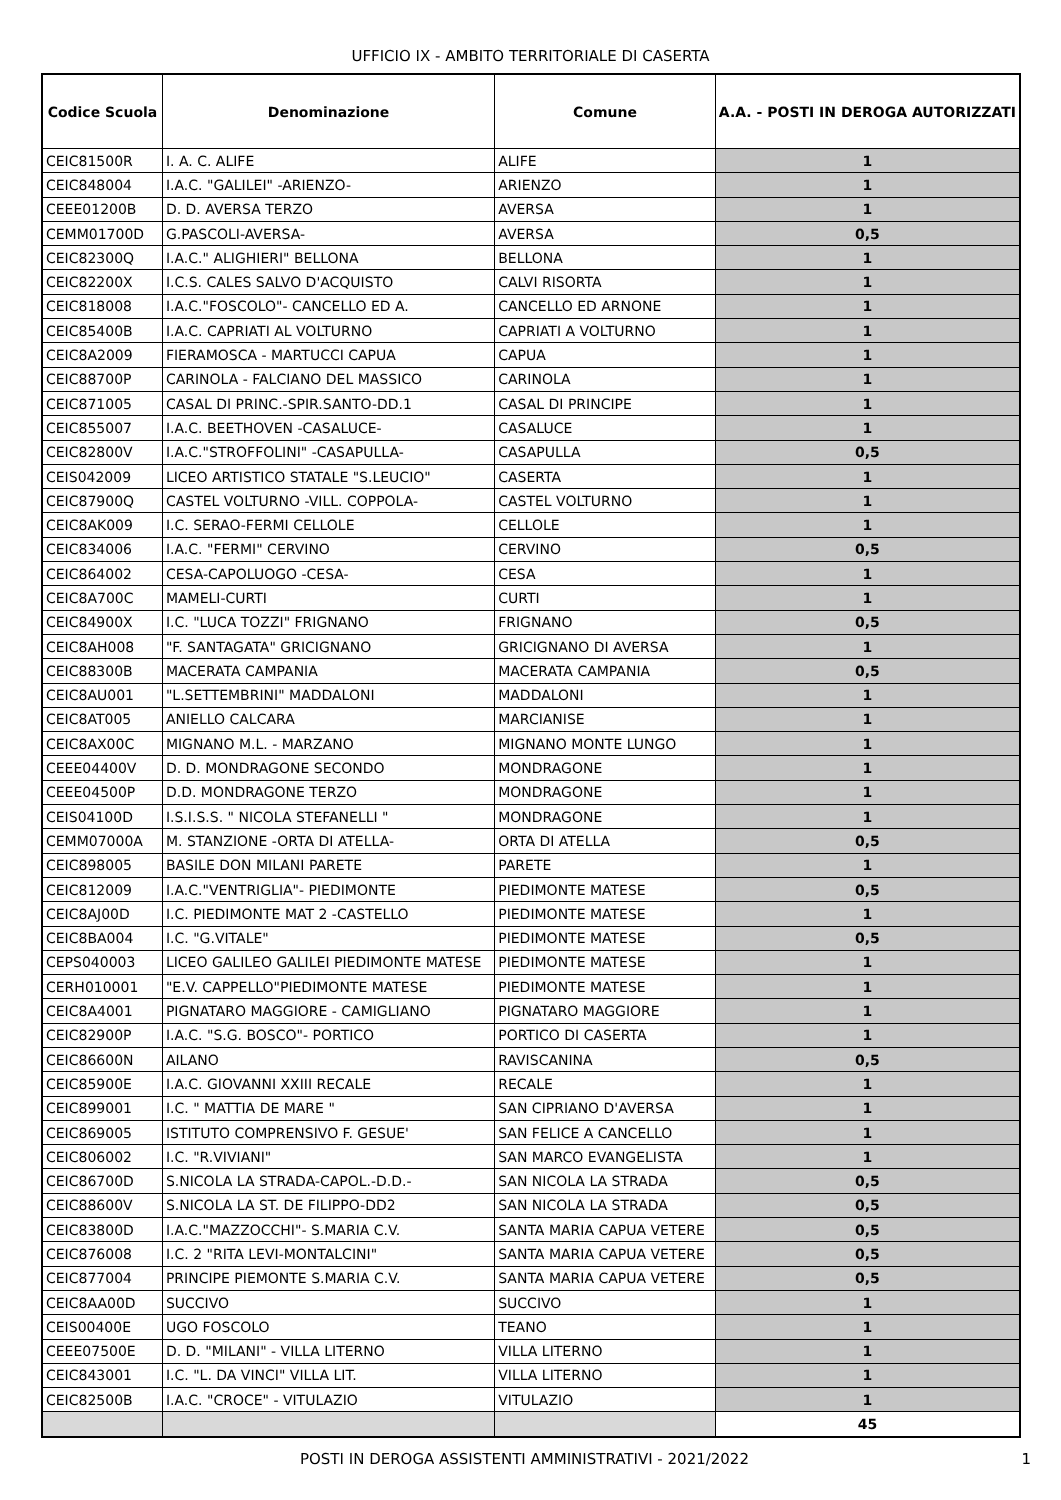UFFICIO IX - AMBITO TERRITORIALE DI CASERTA
| Codice Scuola | Denominazione | Comune | A.A. - POSTI IN DEROGA AUTORIZZATI |
| --- | --- | --- | --- |
| CEIC81500R | I. A. C. ALIFE | ALIFE | 1 |
| CEIC848004 | I.A.C. "GALILEI" -ARIENZO- | ARIENZO | 1 |
| CEEE01200B | D. D. AVERSA TERZO | AVERSA | 1 |
| CEMM01700D | G.PASCOLI-AVERSA- | AVERSA | 0,5 |
| CEIC82300Q | I.A.C." ALIGHIERI" BELLONA | BELLONA | 1 |
| CEIC82200X | I.C.S. CALES SALVO D'ACQUISTO | CALVI RISORTA | 1 |
| CEIC818008 | I.A.C."FOSCOLO"- CANCELLO ED A. | CANCELLO ED ARNONE | 1 |
| CEIC85400B | I.A.C. CAPRIATI AL VOLTURNO | CAPRIATI A VOLTURNO | 1 |
| CEIC8A2009 | FIERAMOSCA - MARTUCCI CAPUA | CAPUA | 1 |
| CEIC88700P | CARINOLA - FALCIANO DEL MASSICO | CARINOLA | 1 |
| CEIC871005 | CASAL DI PRINC.-SPIR.SANTO-DD.1 | CASAL DI PRINCIPE | 1 |
| CEIC855007 | I.A.C. BEETHOVEN -CASALUCE- | CASALUCE | 1 |
| CEIC82800V | I.A.C."STROFFOLINI" -CASAPULLA- | CASAPULLA | 0,5 |
| CEIS042009 | LICEO ARTISTICO STATALE "S.LEUCIO" | CASERTA | 1 |
| CEIC87900Q | CASTEL VOLTURNO -VILL. COPPOLA- | CASTEL VOLTURNO | 1 |
| CEIC8AK009 | I.C. SERAO-FERMI CELLOLE | CELLOLE | 1 |
| CEIC834006 | I.A.C. "FERMI" CERVINO | CERVINO | 0,5 |
| CEIC864002 | CESA-CAPOLUOGO -CESA- | CESA | 1 |
| CEIC8A700C | MAMELI-CURTI | CURTI | 1 |
| CEIC84900X | I.C. "LUCA TOZZI" FRIGNANO | FRIGNANO | 0,5 |
| CEIC8AH008 | "F. SANTAGATA" GRICIGNANO | GRICIGNANO DI AVERSA | 1 |
| CEIC88300B | MACERATA CAMPANIA | MACERATA CAMPANIA | 0,5 |
| CEIC8AU001 | "L.SETTEMBRINI" MADDALONI | MADDALONI | 1 |
| CEIC8AT005 | ANIELLO CALCARA | MARCIANISE | 1 |
| CEIC8AX00C | MIGNANO M.L. - MARZANO | MIGNANO MONTE LUNGO | 1 |
| CEEE04400V | D. D. MONDRAGONE SECONDO | MONDRAGONE | 1 |
| CEEE04500P | D.D. MONDRAGONE TERZO | MONDRAGONE | 1 |
| CEIS04100D | I.S.I.S.S. " NICOLA STEFANELLI " | MONDRAGONE | 1 |
| CEMM07000A | M. STANZIONE -ORTA DI ATELLA- | ORTA DI ATELLA | 0,5 |
| CEIC898005 | BASILE DON MILANI PARETE | PARETE | 1 |
| CEIC812009 | I.A.C."VENTRIGLIA"- PIEDIMONTE | PIEDIMONTE MATESE | 0,5 |
| CEIC8AJ00D | I.C. PIEDIMONTE MAT 2 -CASTELLO | PIEDIMONTE MATESE | 1 |
| CEIC8BA004 | I.C. "G.VITALE" | PIEDIMONTE MATESE | 0,5 |
| CEPS040003 | LICEO GALILEO GALILEI PIEDIMONTE MATESE | PIEDIMONTE MATESE | 1 |
| CERH010001 | "E.V. CAPPELLO"PIEDIMONTE MATESE | PIEDIMONTE MATESE | 1 |
| CEIC8A4001 | PIGNATARO MAGGIORE - CAMIGLIANO | PIGNATARO MAGGIORE | 1 |
| CEIC82900P | I.A.C. "S.G. BOSCO"- PORTICO | PORTICO DI CASERTA | 1 |
| CEIC86600N | AILANO | RAVISCANINA | 0,5 |
| CEIC85900E | I.A.C. GIOVANNI XXIII RECALE | RECALE | 1 |
| CEIC899001 | I.C. " MATTIA DE MARE " | SAN CIPRIANO D'AVERSA | 1 |
| CEIC869005 | ISTITUTO COMPRENSIVO F. GESUE' | SAN FELICE A CANCELLO | 1 |
| CEIC806002 | I.C. "R.VIVIANI" | SAN MARCO EVANGELISTA | 1 |
| CEIC86700D | S.NICOLA LA STRADA-CAPOL.-D.D.- | SAN NICOLA LA STRADA | 0,5 |
| CEIC88600V | S.NICOLA LA ST. DE FILIPPO-DD2 | SAN NICOLA LA STRADA | 0,5 |
| CEIC83800D | I.A.C."MAZZOCCHI"- S.MARIA C.V. | SANTA MARIA CAPUA VETERE | 0,5 |
| CEIC876008 | I.C. 2 "RITA LEVI-MONTALCINI" | SANTA MARIA CAPUA VETERE | 0,5 |
| CEIC877004 | PRINCIPE PIEMONTE S.MARIA C.V. | SANTA MARIA CAPUA VETERE | 0,5 |
| CEIC8AA00D | SUCCIVO | SUCCIVO | 1 |
| CEIS00400E | UGO FOSCOLO | TEANO | 1 |
| CEEE07500E | D. D. "MILANI" - VILLA LITERNO | VILLA LITERNO | 1 |
| CEIC843001 | I.C. "L. DA VINCI" VILLA LIT. | VILLA LITERNO | 1 |
| CEIC82500B | I.A.C. "CROCE" - VITULAZIO | VITULAZIO | 1 |
| | | | 45 |
POSTI IN DEROGA ASSISTENTI AMMINISTRATIVI - 2021/2022 1